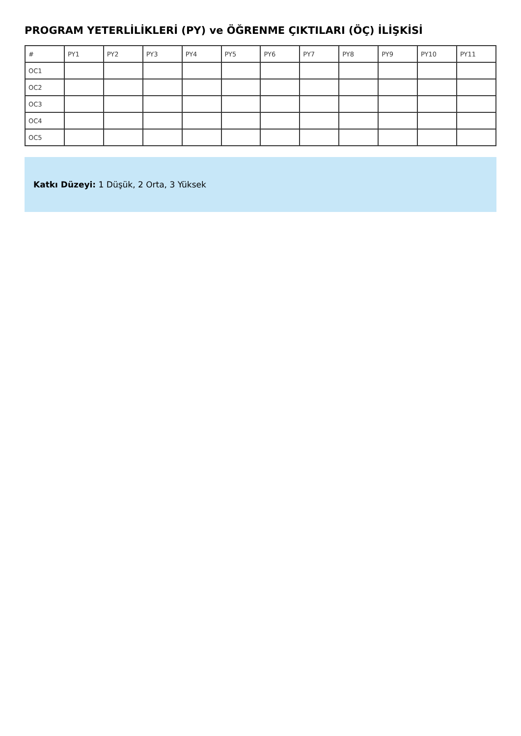PROGRAM YETERLİLİKLERİ (PY) ve ÖĞRENME ÇIKTILARI (ÖÇ) İLİŞKİSİ
| # | PY1 | PY2 | PY3 | PY4 | PY5 | PY6 | PY7 | PY8 | PY9 | PY10 | PY11 |
| --- | --- | --- | --- | --- | --- | --- | --- | --- | --- | --- | --- |
| OC1 | | | | | | | | | | | |
| OC2 | | | | | | | | | | | |
| OC3 | | | | | | | | | | | |
| OC4 | | | | | | | | | | | |
| OC5 | | | | | | | | | | | |
Katkı Düzeyi: 1 Düşük, 2 Orta, 3 Yüksek